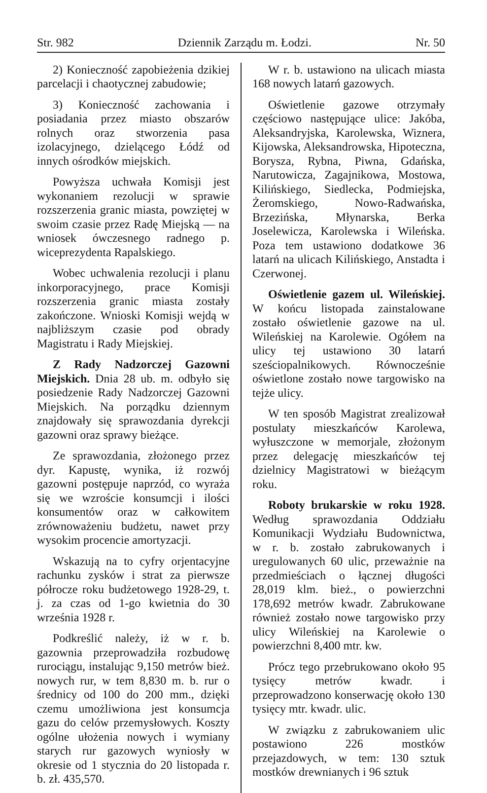Str. 982 Dziennik Zarządu m. Łodzi. Nr. 50
2) Konieczność zapobieżenia dzikiej parcelacji i chaotycznej zabudowie;
3) Konieczność zachowania i posiadania przez miasto obszarów rolnych oraz stworzenia pasa izolacyjnego, dzielącego Łódź od innych ośrodków miejskich.
Powyższa uchwała Komisji jest wykonaniem rezolucji w sprawie rozszerzenia granic miasta, powziętej w swoim czasie przez Radę Miejską — na wniosek ówczesnego radnego p. wiceprezydenta Rapalskiego.
Wobec uchwalenia rezolucji i planu inkorporacyjnego, prace Komisji rozszerzenia granic miasta zostały zakończone. Wnioski Komisji wejdą w najbliższym czasie pod obrady Magistratu i Rady Miejskiej.
Z Rady Nadzorczej Gazowni Miejskich. Dnia 28 ub. m. odbyło się posiedzenie Rady Nadzorczej Gazowni Miejskich. Na porządku dziennym znajdowały się sprawozdania dyrekcji gazowni oraz sprawy bieżące.
Ze sprawozdania, złożonego przez dyr. Kapustę, wynika, iż rozwój gazowni postępuje naprzód, co wyraża się we wzroście konsumcji i ilości konsumentów oraz w całkowitem zrównoważeniu budżetu, nawet przy wysokim procencie amortyzacji.
Wskazują na to cyfry orjentacyjne rachunku zysków i strat za pierwsze półrocze roku budżetowego 1928-29, t. j. za czas od 1-go kwietnia do 30 września 1928 r.
Podkreślić należy, iż w r. b. gazownia przeprowadziła rozbudowę rurociągu, instalując 9,150 metrów bież. nowych rur, w tem 8,830 m. b. rur o średnicy od 100 do 200 mm., dzięki czemu umożliwiona jest konsumcja gazu do celów przemysłowych. Koszty ogólne ułożenia nowych i wymiany starych rur gazowych wyniosły w okresie od 1 stycznia do 20 listopada r. b. zł. 435,570.
W r. b. ustawiono na ulicach miasta 168 nowych latarń gazowych.
Oświetlenie gazowe otrzymały częściowo następujące ulice: Jakóba, Aleksandryjska, Karolewska, Wiznera, Kijowska, Aleksandrowska, Hipoteczna, Borysza, Rybna, Piwna, Gdańska, Narutowicza, Zagajnikowa, Mostowa, Kilińskiego, Siedlecka, Podmiejska, Żeromskiego, Nowo-Radwańska, Brzezińska, Młynarska, Berka Joselewicza, Karolewska i Wileńska. Poza tem ustawiono dodatkowe 36 latarń na ulicach Kilińskiego, Anstadta i Czerwonej.
Oświetlenie gazem ul. Wileńskiej. W końcu listopada zainstalowane zostało oświetlenie gazowe na ul. Wileńskiej na Karolewie. Ogółem na ulicy tej ustawiono 30 latarń sześciopalnikowych. Równocześnie oświetlone zostało nowe targowisko na tejże ulicy.
W ten sposób Magistrat zrealizował postulaty mieszkańców Karolewa, wyłuszczone w memorjale, złożonym przez delegację mieszkańców tej dzielnicy Magistratowi w bieżącym roku.
Roboty brukarskie w roku 1928. Według sprawozdania Oddziału Komunikacji Wydziału Budownictwa, w r. b. zostało zabrukowanych i uregulowanych 60 ulic, przeważnie na przedmieściach o łącznej długości 28,019 klm. bież., o powierzchni 178,692 metrów kwadr. Zabrukowane również zostało nowe targowisko przy ulicy Wileńskiej na Karolewie o powierzchni 8,400 mtr. kw.
Prócz tego przebrukowano około 95 tysięcy metrów kwadr. i przeprowadzono konserwację około 130 tysięcy mtr. kwadr. ulic.
W związku z zabrukowaniem ulic postawiono 226 mostków przejazdowych, w tem: 130 sztuk mostków drewnianych i 96 sztuk